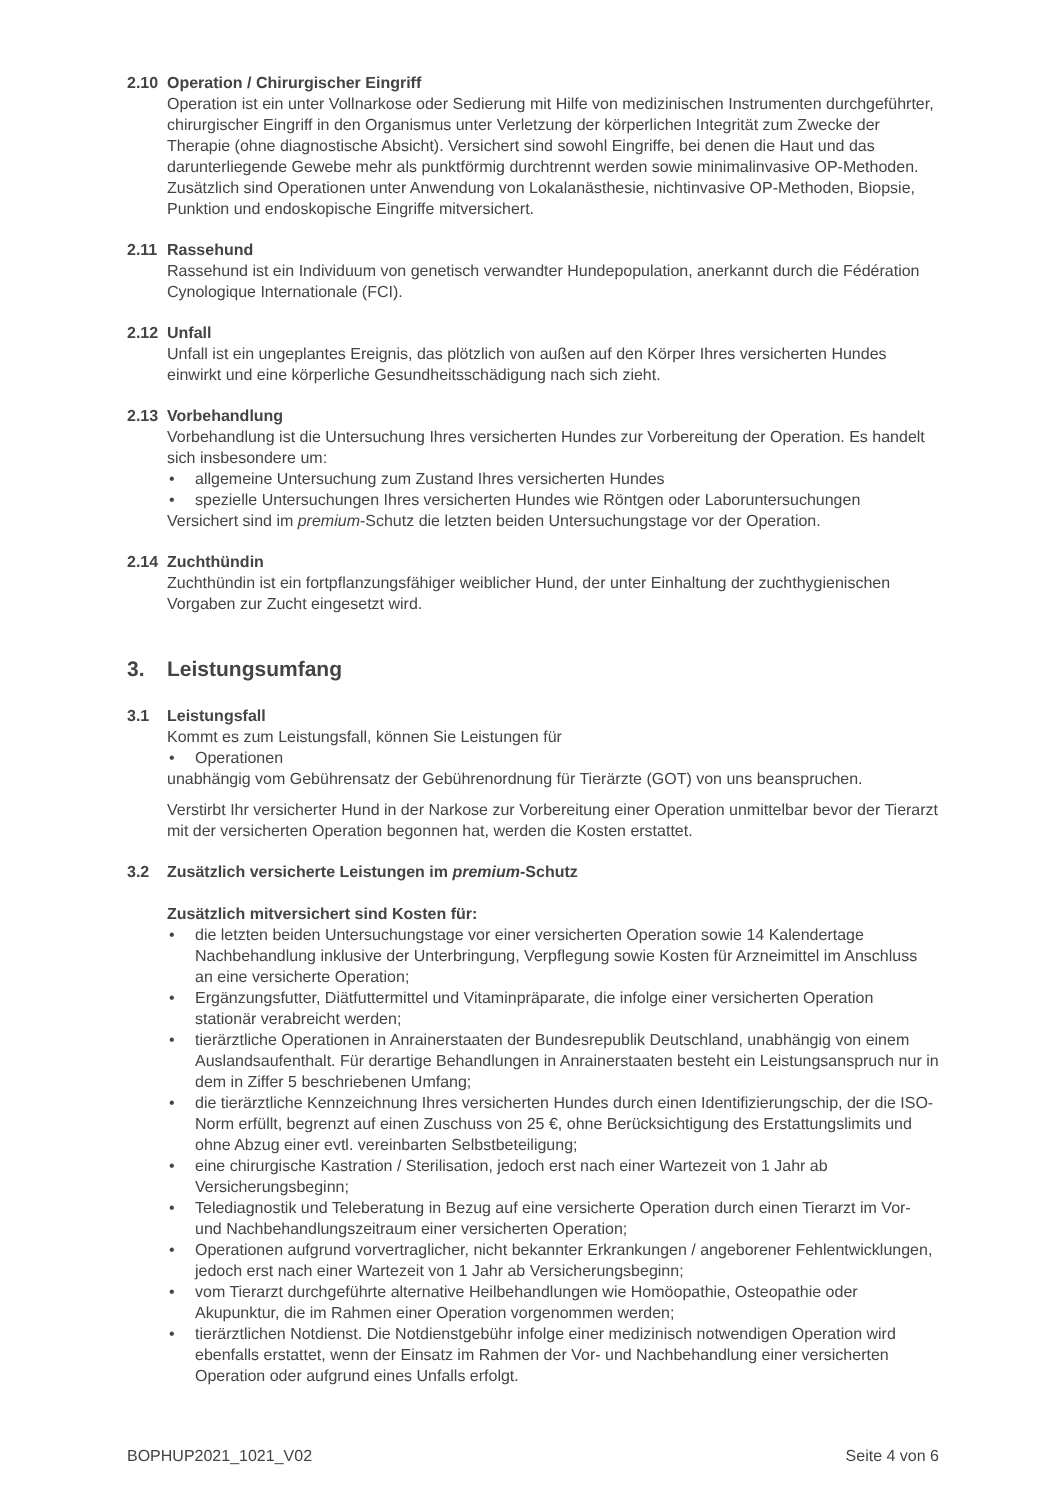2.10 Operation / Chirurgischer Eingriff
Operation ist ein unter Vollnarkose oder Sedierung mit Hilfe von medizinischen Instrumenten durch­geführter, chirurgischer Eingriff in den Organismus unter Verletzung der körperlichen Integrität zum Zwecke der Therapie (ohne diagnostische Absicht). Versichert sind sowohl Eingriffe, bei denen die Haut und das darunterliegende Gewebe mehr als punktförmig durchtrennt werden sowie mini­malinvasive OP-Methoden. Zusätzlich sind Operationen unter Anwendung von Lokalanästhesie, nichtinvasive OP-Methoden, Biopsie, Punktion und endoskopische Eingriffe mitversichert.
2.11 Rassehund
Rassehund ist ein Individuum von genetisch verwandter Hundepopulation, anerkannt durch die Fédération Cynologique Internationale (FCI).
2.12 Unfall
Unfall ist ein ungeplantes Ereignis, das plötzlich von außen auf den Körper Ihres versicherten Hundes einwirkt und eine körperliche Gesundheitsschädigung nach sich zieht.
2.13 Vorbehandlung
Vorbehandlung ist die Untersuchung Ihres versicherten Hundes zur Vorbereitung der Operation. Es handelt sich insbesondere um:
• allgemeine Untersuchung zum Zustand Ihres versicherten Hundes
• spezielle Untersuchungen Ihres versicherten Hundes wie Röntgen oder Laboruntersuchungen
Versichert sind im premium-Schutz die letzten beiden Untersuchungstage vor der Operation.
2.14 Zuchthündin
Zuchthündin ist ein fortpflanzungsfähiger weiblicher Hund, der unter Einhaltung der zuchthygieni­schen Vorgaben zur Zucht eingesetzt wird.
3. Leistungsumfang
3.1 Leistungsfall
Kommt es zum Leistungsfall, können Sie Leistungen für
• Operationen
unabhängig vom Gebührensatz der Gebührenordnung für Tierärzte (GOT) von uns beanspruchen.
Verstirbt Ihr versicherter Hund in der Narkose zur Vorbereitung einer Operation unmittelbar bevor der Tierarzt mit der versicherten Operation begonnen hat, werden die Kosten erstattet.
3.2 Zusätzlich versicherte Leistungen im premium -Schutz
Zusätzlich mitversichert sind Kosten für:
• die letzten beiden Untersuchungstage vor einer versicherten Operation sowie 14 Kalenderta­ge Nachbehandlung inklusive der Unterbringung, Verpflegung sowie Kosten für Arzneimittel im Anschluss an eine versicherte Operation;
• Ergänzungsfutter, Diätfuttermittel und Vitaminpräparate, die infolge einer versicherten Operati­on stationär verabreicht werden;
• tierärztliche Operationen in Anrainerstaaten der Bundesrepublik Deutschland, unabhängig von einem Auslandsaufenthalt. Für derartige Behandlungen in Anrainerstaaten besteht ein Leis­tungsanspruch nur in dem in Ziffer 5 beschriebenen Umfang;
• die tierärztliche Kennzeichnung Ihres versicherten Hundes durch einen Identifizierungschip, der die ISO-Norm erfüllt, begrenzt auf einen Zuschuss von 25 €, ohne Berücksichtigung des Erstattungslimits und ohne Abzug einer evtl. vereinbarten Selbstbeteiligung;
• eine chirurgische Kastration / Sterilisation, jedoch erst nach einer Wartezeit von 1 Jahr ab Versicherungsbeginn;
• Telediagnostik und Teleberatung in Bezug auf eine versicherte Operation durch einen Tierarzt im Vor- und Nachbehandlungszeitraum einer versicherten Operation;
• Operationen aufgrund vorvertraglicher, nicht bekannter Erkrankungen / angeborener Fehlent­wicklungen, jedoch erst nach einer Wartezeit von 1 Jahr ab Versicherungsbeginn;
• vom Tierarzt durchgeführte alternative Heilbehandlungen wie Homöopathie, Osteopathie oder Akupunktur, die im Rahmen einer Operation vorgenommen werden;
• tierärztlichen Notdienst. Die Notdienstgebühr infolge einer medizinisch notwendigen Operati­on wird ebenfalls erstattet, wenn der Einsatz im Rahmen der Vor- und Nachbehandlung einer versicherten Operation oder aufgrund eines Unfalls erfolgt.
BOPHUP2021_1021_V02 Seite 4 von 6